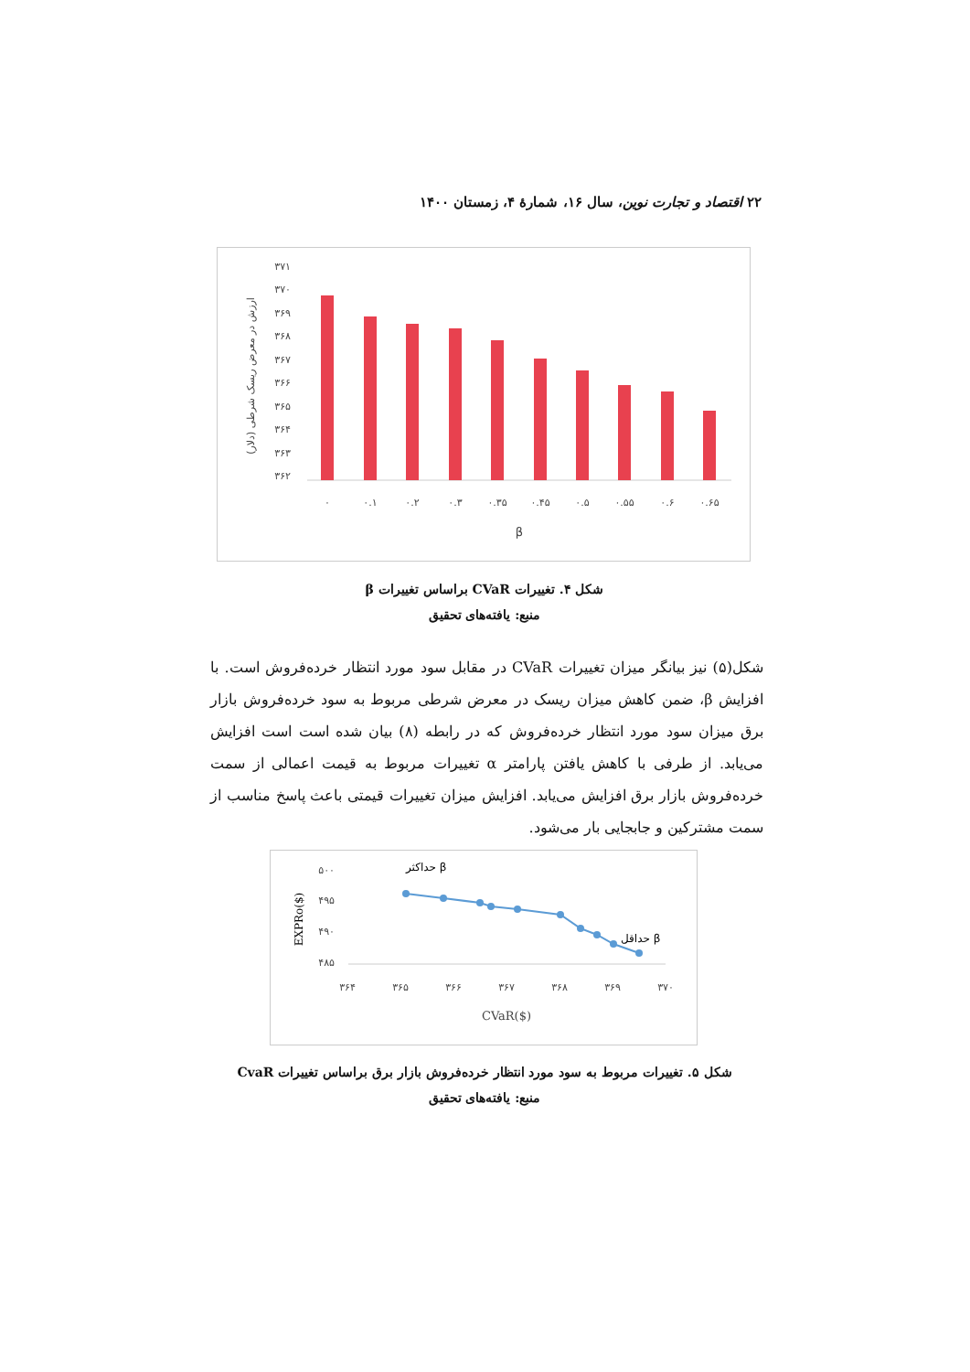۲۲ اقتصاد و تجارت نوین، سال ۱۶، شمارهٔ ۴، زمستان ۱۴۰۰
ارزش در معرض ریسک شرطی (دلار)
۳۷۱
۳۷۰
۳۶۹
۳۶۸
۳۶۷
۳۶۶
۳۶۵
۳۶۴
۳۶۳
۳۶۲
۰
۰.۱
۰.۲
۰.۳
۰.۳۵
۰.۴۵
۰.۵
۰.۵۵
۰.۶
۰.۶۵
β
شکل ۴. تغییرات CVaR براساس تغییرات β
منبع: یافته‌های تحقیق
شکل(۵) نیز بیانگر میزان تغییرات CVaR در مقابل سود مورد انتظار خرده‌فروش است. با افزایش β، ضمن کاهش میزان ریسک در معرض شرطی مربوط به سود خرده‌فروش بازار برق میزان سود مورد انتظار خرده‌فروش که در رابطه (۸) بیان شده است است افزایش می‌یابد. از طرفی با کاهش یافتن پارامتر α تغییرات مربوط به قیمت اعمالی از سمت خرده‌فروش بازار برق افزایش می‌یابد. افزایش میزان تغییرات قیمتی باعث پاسخ مناسب از سمت مشترکین و جابجایی بار می‌شود.
EXPRo($)
۵۰۰
۴۹۵
۴۹۰
۴۸۵
حداکثر β
حداقل β
۳۶۴
۳۶۵
۳۶۶
۳۶۷
۳۶۸
۳۶۹
۳۷۰
CVaR($)
شکل ۵. تغییرات مربوط به سود مورد انتظار خرده‌فروش بازار برق براساس تغییرات CvaR
منبع: یافته‌های تحقیق